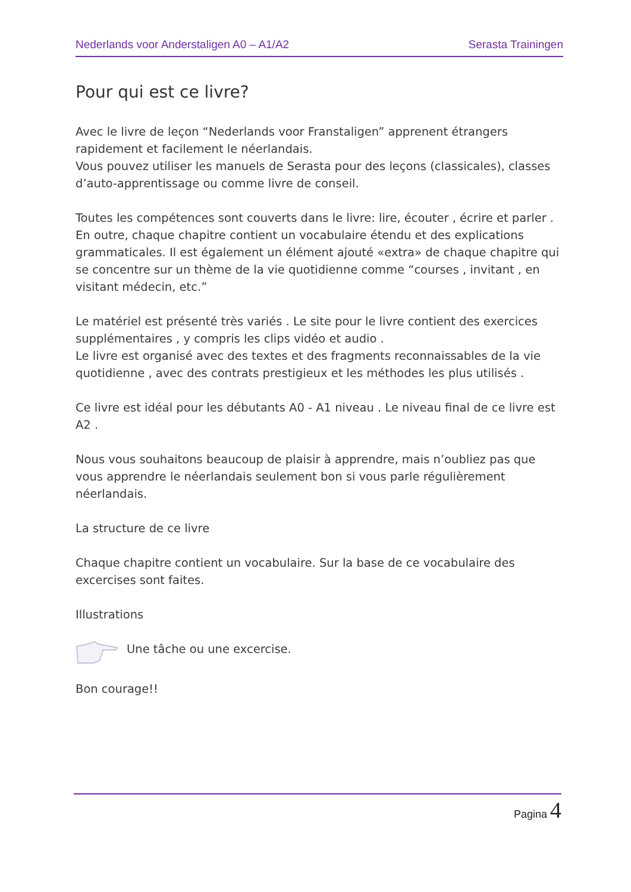Nederlands voor Anderstaligen A0 – A1/A2 Serasta Trainingen
Pour qui est ce livre?
Avec le livre de leçon “Nederlands voor Franstaligen” apprenent étrangers rapidement et facilement le néerlandais.
Vous pouvez utiliser les manuels de Serasta pour des leçons (classicales), classes d’auto-apprentissage ou comme livre de conseil.
Toutes les compétences sont couverts dans le livre: lire, écouter , écrire et parler . En outre, chaque chapitre contient un vocabulaire étendu et des explications grammaticales. Il est également un élément ajouté «extra» de chaque chapitre qui se concentre sur un thème de la vie quotidienne comme “courses , invitant , en visitant médecin, etc.”
Le matériel est présenté très variés . Le site pour le livre contient des exercices supplémentaires , y compris les clips vidéo et audio .
Le livre est organisé avec des textes et des fragments reconnaissables de la vie quotidienne , avec des contrats prestigieux et les méthodes les plus utilisés .
Ce livre est idéal pour les débutants A0 - A1 niveau . Le niveau final de ce livre est A2 .
Nous vous souhaitons beaucoup de plaisir à apprendre, mais n’oubliez pas que vous apprendre le néerlandais seulement bon si vous parle régulièrement néerlandais.
La structure de ce livre
Chaque chapitre contient un vocabulaire. Sur la base de ce vocabulaire des excercises sont faites.
Illustrations
Une tâche ou une excercise.
Bon courage!!
Pagina 4